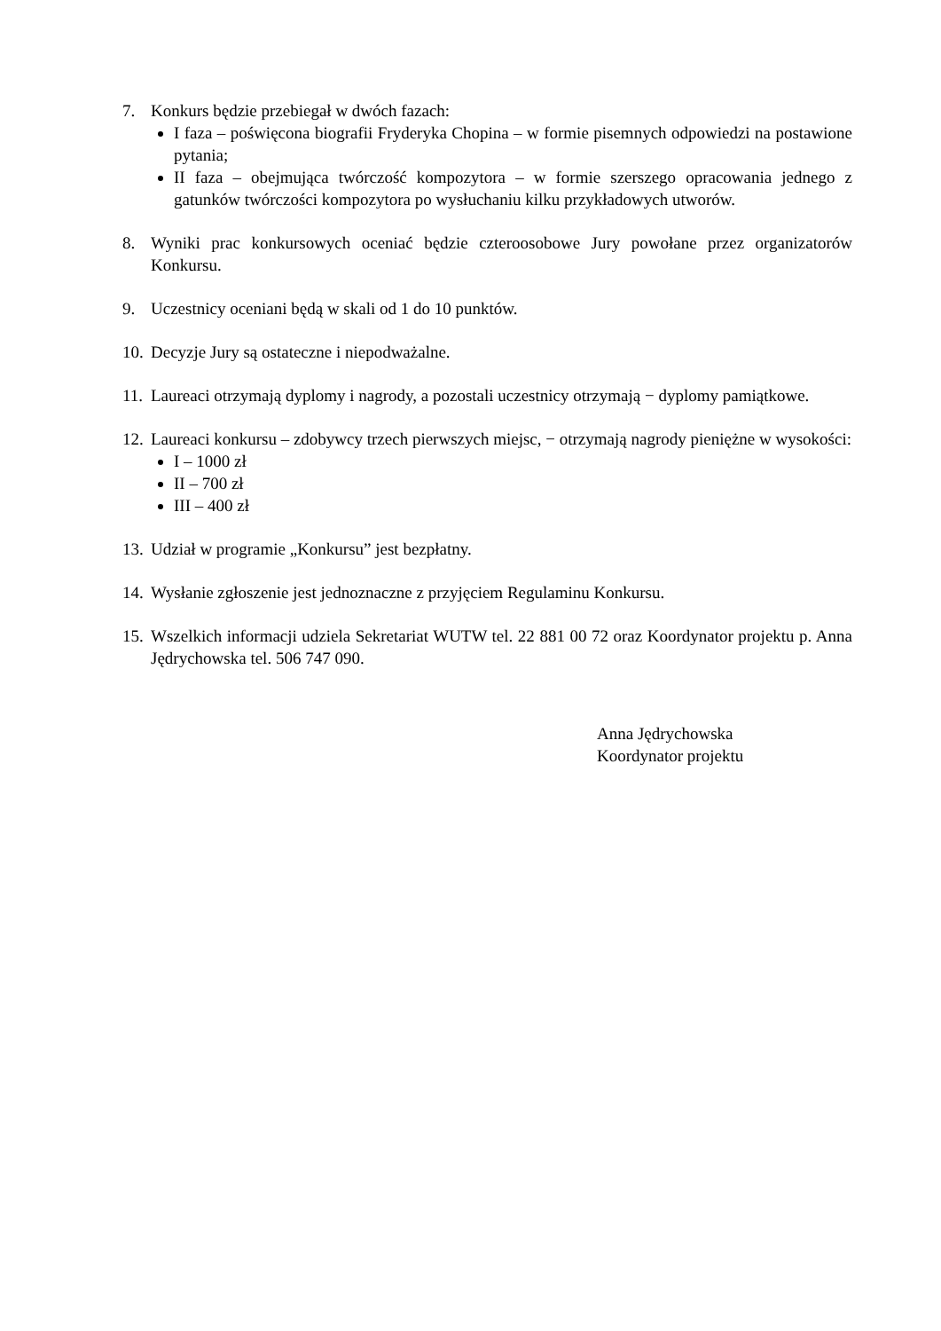7. Konkurs będzie przebiegał w dwóch fazach:
I faza – poświęcona biografii Fryderyka Chopina – w formie pisemnych odpowiedzi na postawione pytania;
II faza – obejmująca twórczość kompozytora – w formie szerszego opracowania jednego z gatunków twórczości kompozytora po wysłuchaniu kilku przykładowych utworów.
8. Wyniki prac konkursowych oceniać będzie czteroosobowe Jury powołane przez organizatorów Konkursu.
9. Uczestnicy oceniani będą w skali od 1 do 10 punktów.
10.
Decyzje Jury są ostateczne i niepodważalne.
11.
Laureaci otrzymają dyplomy i nagrody, a pozostali uczestnicy otrzymają − dyplomy pamiątkowe.
12.
Laureaci konkursu – zdobywcy trzech pierwszych miejsc, − otrzymają nagrody pieniężne w wysokości:
I – 1000 zł
II – 700 zł
III – 400 zł
13.
Udział w programie „Konkursu” jest bezpłatny.
14.
Wysłanie zgłoszenie jest jednoznaczne z przyjęciem Regulaminu Konkursu.
15.
Wszelkich informacji udziela Sekretariat WUTW tel. 22 881 00 72 oraz Koordynator projektu p. Anna Jędrychowska tel. 506 747 090.
Anna Jędrychowska
Koordynator projektu